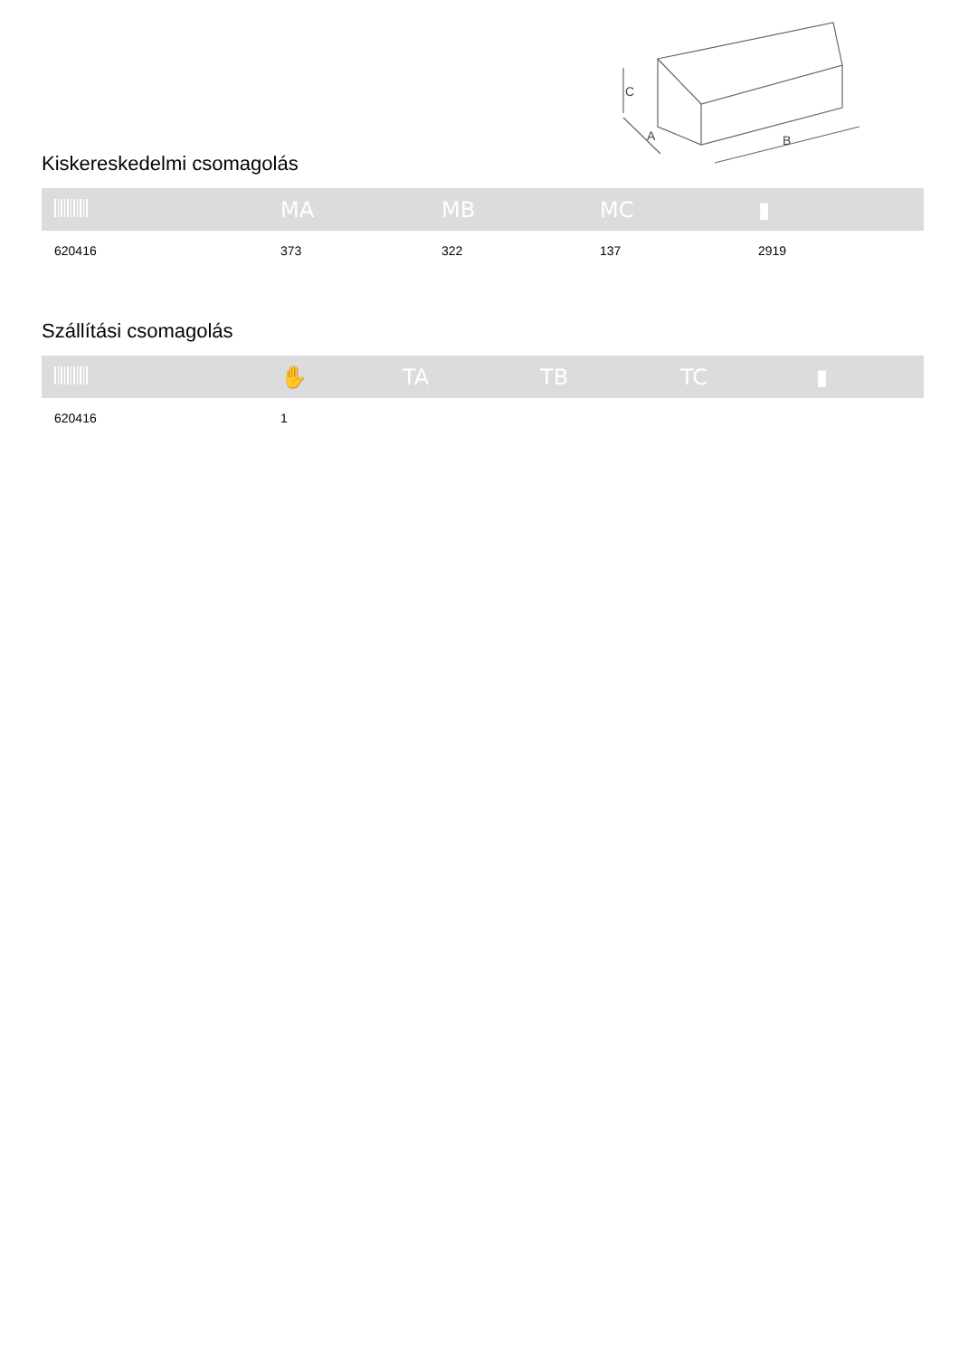C
A
B
Kiskereskedelmi csomagolás
| | MA | MB | MC | ▮ |
| --- | --- | --- | --- | --- |
| 620416 | 373 | 322 | 137 | 2919 |
Szállítási csomagolás
| | ✋ | TA | TB | TC | ▮ |
| --- | --- | --- | --- | --- | --- |
| 620416 | 1 | | | | |